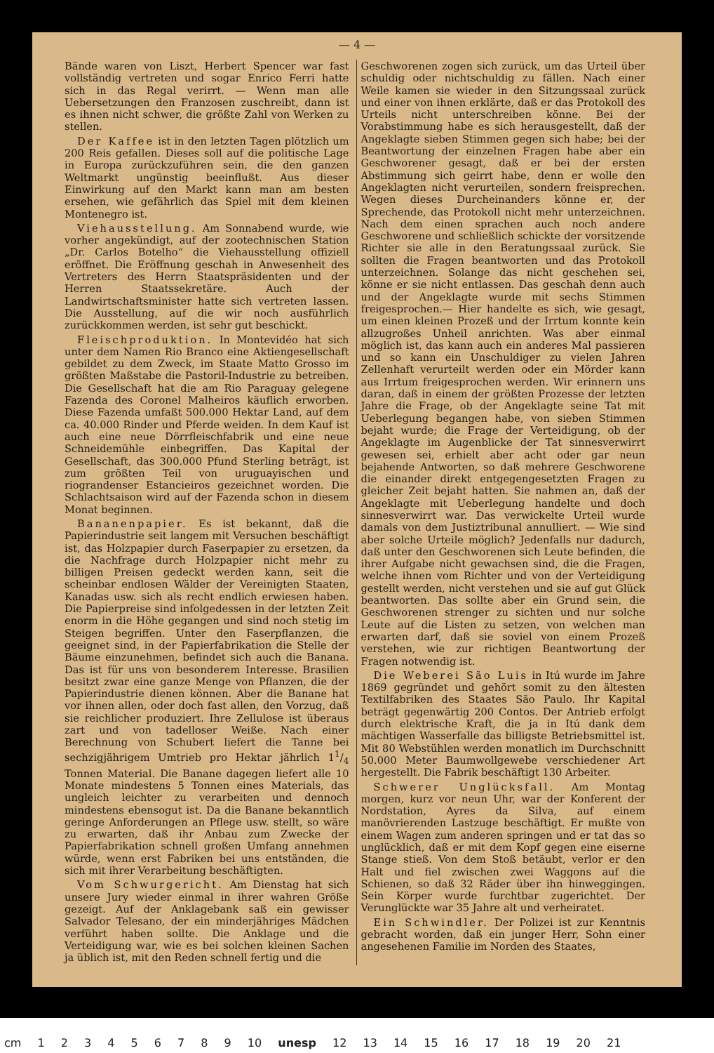— 4 —
Bände waren von Liszt, Herbert Spencer war fast vollständig vertreten und sogar Enrico Ferri hatte sich in das Regal verirrt. — Wenn man alle Uebersetzungen den Franzosen zuschreibt, dann ist es ihnen nicht schwer, die größte Zahl von Werken zu stellen.
Der Kaffee ist in den letzten Tagen plötzlich um 200 Reis gefallen. Dieses soll auf die politische Lage in Europa zurückzuführen sein, die den ganzen Weltmarkt ungünstig beeinflußt. Aus dieser Einwirkung auf den Markt kann man am besten ersehen, wie gefährlich das Spiel mit dem kleinen Montenegro ist.
Viehausstellung. Am Sonnabend wurde, wie vorher angekündigt, auf der zootechnischen Station „Dr. Carlos Botelho“ die Viehausstellung offiziell eröffnet. Die Eröffnung geschah in Anwesenheit des Vertreters des Herrn Staatspräsidenten und der Herren Staatssekretäre. Auch der Landwirtschaftsminister hatte sich vertreten lassen. Die Ausstellung, auf die wir noch ausführlich zurückkommen werden, ist sehr gut beschickt.
Fleischproduktion. In Montevidéo hat sich unter dem Namen Rio Branco eine Aktiengesellschaft gebildet zu dem Zweck, im Staate Matto Grosso im größten Maßstabe die Pastoril-Industrie zu betreiben. Die Gesellschaft hat die am Rio Paraguay gelegene Fazenda des Coronel Malheiros käuflich erworben. Diese Fazenda umfaßt 500.000 Hektar Land, auf dem ca. 40.000 Rinder und Pferde weiden. In dem Kauf ist auch eine neue Dörrfleischfabrik und eine neue Schneidemühle einbegriffen. Das Kapital der Gesellschaft, das 300.000 Pfund Sterling beträgt, ist zum größten Teil von uruguayischen und riograndenser Estancieiros gezeichnet worden. Die Schlachtsaison wird auf der Fazenda schon in diesem Monat beginnen.
Bananenpapier. Es ist bekannt, daß die Papierindustrie seit langem mit Versuchen beschäftigt ist, das Holzpapier durch Faserpapier zu ersetzen, da die Nachfrage durch Holzpapier nicht mehr zu billigen Preisen gedeckt werden kann, seit die scheinbar endlosen Wälder der Vereinigten Staaten, Kanadas usw. sich als recht endlich erwiesen haben. Die Papierpreise sind infolgedessen in der letzten Zeit enorm in die Höhe gegangen und sind noch stetig im Steigen begriffen. Unter den Faserpflanzen, die geeignet sind, in der Papierfabrikation die Stelle der Bäume einzunehmen, befindet sich auch die Banana. Das ist für uns von besonderem Interesse. Brasilien besitzt zwar eine ganze Menge von Pflanzen, die der Papierindustrie dienen können. Aber die Banane hat vor ihnen allen, oder doch fast allen, den Vorzug, daß sie reichlicher produziert. Ihre Zellulose ist überaus zart und von tadelloser Weiße. Nach einer Berechnung von Schubert liefert die Tanne bei sechzigjährigem Umtrieb pro Hektar jährlich 11/4 Tonnen Material. Die Banane dagegen liefert alle 10 Monate mindestens 5 Tonnen eines Materials, das ungleich leichter zu verarbeiten und dennoch mindestens ebensogut ist. Da die Banane bekanntlich geringe Anforderungen an Pflege usw. stellt, so wäre zu erwarten, daß ihr Anbau zum Zwecke der Papierfabrikation schnell großen Umfang annehmen würde, wenn erst Fabriken bei uns entständen, die sich mit ihrer Verarbeitung beschäftigten.
Vom Schwurgericht. Am Dienstag hat sich unsere Jury wieder einmal in ihrer wahren Größe gezeigt. Auf der Anklagebank saß ein gewisser Salvador Telesano, der ein minderjähriges Mädchen verführt haben sollte. Die Anklage und die Verteidigung war, wie es bei solchen kleinen Sachen ja üblich ist, mit den Reden schnell fertig und die
Geschworenen zogen sich zurück, um das Urteil über schuldig oder nichtschuldig zu fällen. Nach einer Weile kamen sie wieder in den Sitzungssaal zurück und einer von ihnen erklärte, daß er das Protokoll des Urteils nicht unterschreiben könne. Bei der Vorabstimmung habe es sich herausgestellt, daß der Angeklagte sieben Stimmen gegen sich habe; bei der Beantwortung der einzelnen Fragen habe aber ein Geschworener gesagt, daß er bei der ersten Abstimmung sich geirrt habe, denn er wolle den Angeklagten nicht verurteilen, sondern freisprechen. Wegen dieses Durcheinanders könne er, der Sprechende, das Protokoll nicht mehr unterzeichnen. Nach dem einen sprachen auch noch andere Geschworene und schließlich schickte der vorsitzende Richter sie alle in den Beratungssaal zurück. Sie sollten die Fragen beantworten und das Protokoll unterzeichnen. Solange das nicht geschehen sei, könne er sie nicht entlassen. Das geschah denn auch und der Angeklagte wurde mit sechs Stimmen freigesprochen.— Hier handelte es sich, wie gesagt, um einen kleinen Prozeß und der Irrtum konnte kein allzugroßes Unheil anrichten. Was aber einmal möglich ist, das kann auch ein anderes Mal passieren und so kann ein Unschuldiger zu vielen Jahren Zellenhaft verurteilt werden oder ein Mörder kann aus Irrtum freigesprochen werden. Wir erinnern uns daran, daß in einem der größten Prozesse der letzten Jahre die Frage, ob der Angeklagte seine Tat mit Ueberlegung begangen habe, von sieben Stimmen bejaht wurde; die Frage der Verteidigung, ob der Angeklagte im Augenblicke der Tat sinnesverwirrt gewesen sei, erhielt aber acht oder gar neun bejahende Antworten, so daß mehrere Geschworene die einander direkt entgegengesetzten Fragen zu gleicher Zeit bejaht hatten. Sie nahmen an, daß der Angeklagte mit Ueberlegung handelte und doch sinnesverwirrt war. Das verwickelte Urteil wurde damals von dem Justiztribunal annulliert. — Wie sind aber solche Urteile möglich? Jedenfalls nur dadurch, daß unter den Geschworenen sich Leute befinden, die ihrer Aufgabe nicht gewachsen sind, die die Fragen, welche ihnen vom Richter und von der Verteidigung gestellt werden, nicht verstehen und sie auf gut Glück beantworten. Das sollte aber ein Grund sein, die Geschworenen strenger zu sichten und nur solche Leute auf die Listen zu setzen, von welchen man erwarten darf, daß sie soviel von einem Prozeß verstehen, wie zur richtigen Beantwortung der Fragen notwendig ist.
Die Weberei São Luis in Itú wurde im Jahre 1869 gegründet und gehört somit zu den ältesten Textilfabriken des Staates São Paulo. Ihr Kapital beträgt gegenwärtig 200 Contos. Der Antrieb erfolgt durch elektrische Kraft, die ja in Itú dank dem mächtigen Wasserfalle das billigste Betriebsmittel ist. Mit 80 Webstühlen werden monatlich im Durchschnitt 50.000 Meter Baumwollgewebe verschiedener Art hergestellt. Die Fabrik beschäftigt 130 Arbeiter.
Schwerer Unglücksfall. Am Montag morgen, kurz vor neun Uhr, war der Konferent der Nordstation, Ayres da Silva, auf einem manövrierenden Lastzuge beschäftigt. Er mußte von einem Wagen zum anderen springen und er tat das so unglücklich, daß er mit dem Kopf gegen eine eiserne Stange stieß. Von dem Stoß betäubt, verlor er den Halt und fiel zwischen zwei Waggons auf die Schienen, so daß 32 Räder über ihn hinweggingen. Sein Körper wurde furchtbar zugerichtet. Der Verunglückte war 35 Jahre alt und verheiratet.
Ein Schwindler. Der Polizei ist zur Kenntnis gebracht worden, daß ein junger Herr, Sohn einer angesehenen Familie im Norden des Staates,
cm 1 2 3 4 5 6 7 8 9 10 unesp 12 13 14 15 16 17 18 19 20 21